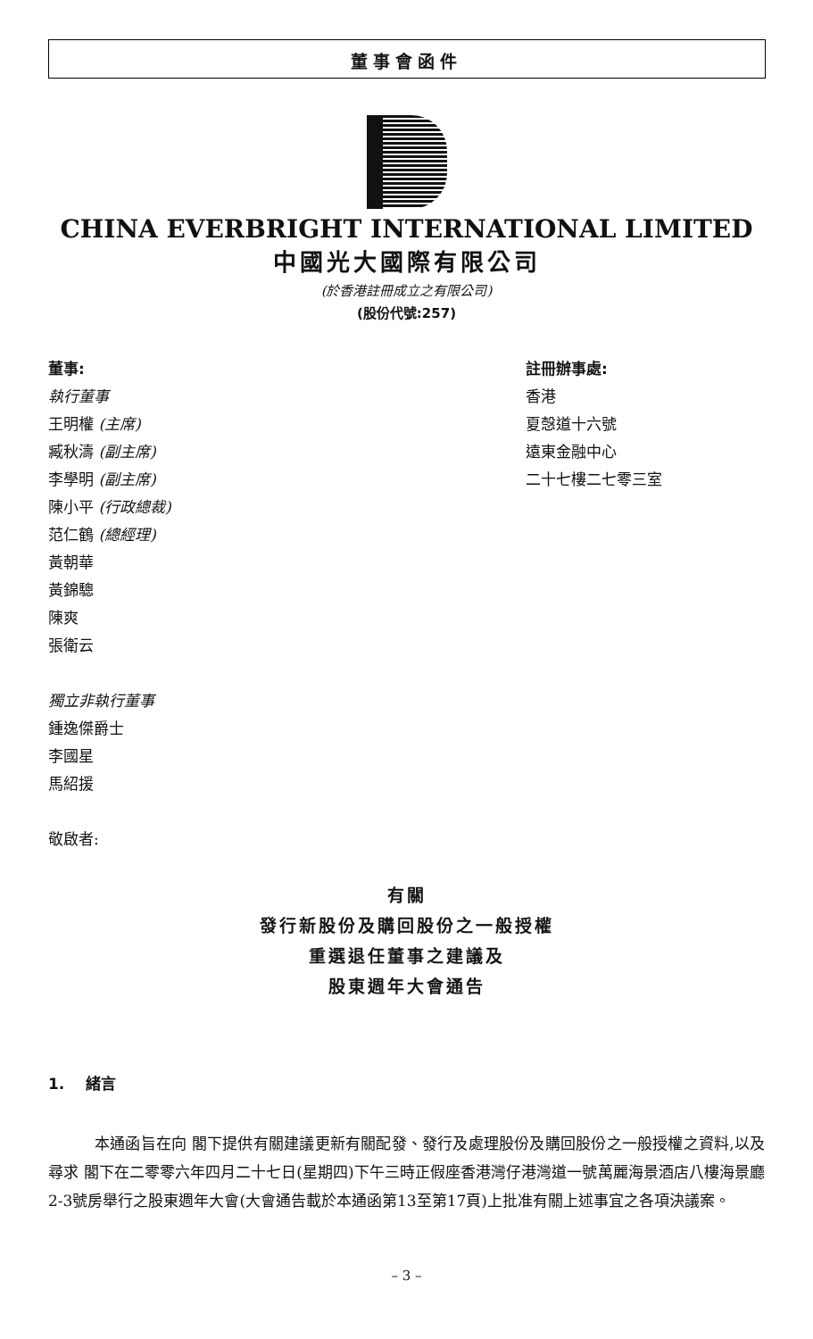董事會函件
CHINA EVERBRIGHT INTERNATIONAL LIMITED
中國光大國際有限公司
(於香港註冊成立之有限公司)
(股份代號:257)
董事:
執行董事
王明權 (主席)
臧秋濤 (副主席)
李學明 (副主席)
陳小平 (行政總裁)
范仁鶴 (總經理)
黃朝華
黃錦驄
陳爽
張衛云
獨立非執行董事
鍾逸傑爵士
李國星
馬紹援
敬啟者:
註冊辦事處:
香港
夏愨道十六號
遠東金融中心
二十七樓二七零三室
有關
發行新股份及購回股份之一般授權
重選退任董事之建議及
股東週年大會通告
1. 緒言
本通函旨在向 閣下提供有關建議更新有關配發、發行及處理股份及購回股份之一般授權之資料,以及尋求 閣下在二零零六年四月二十七日(星期四)下午三時正假座香港灣仔港灣道一號萬麗海景酒店八樓海景廳2-3號房舉行之股東週年大會(大會通告載於本通函第13至第17頁)上批准有關上述事宜之各項決議案。
– 3 –